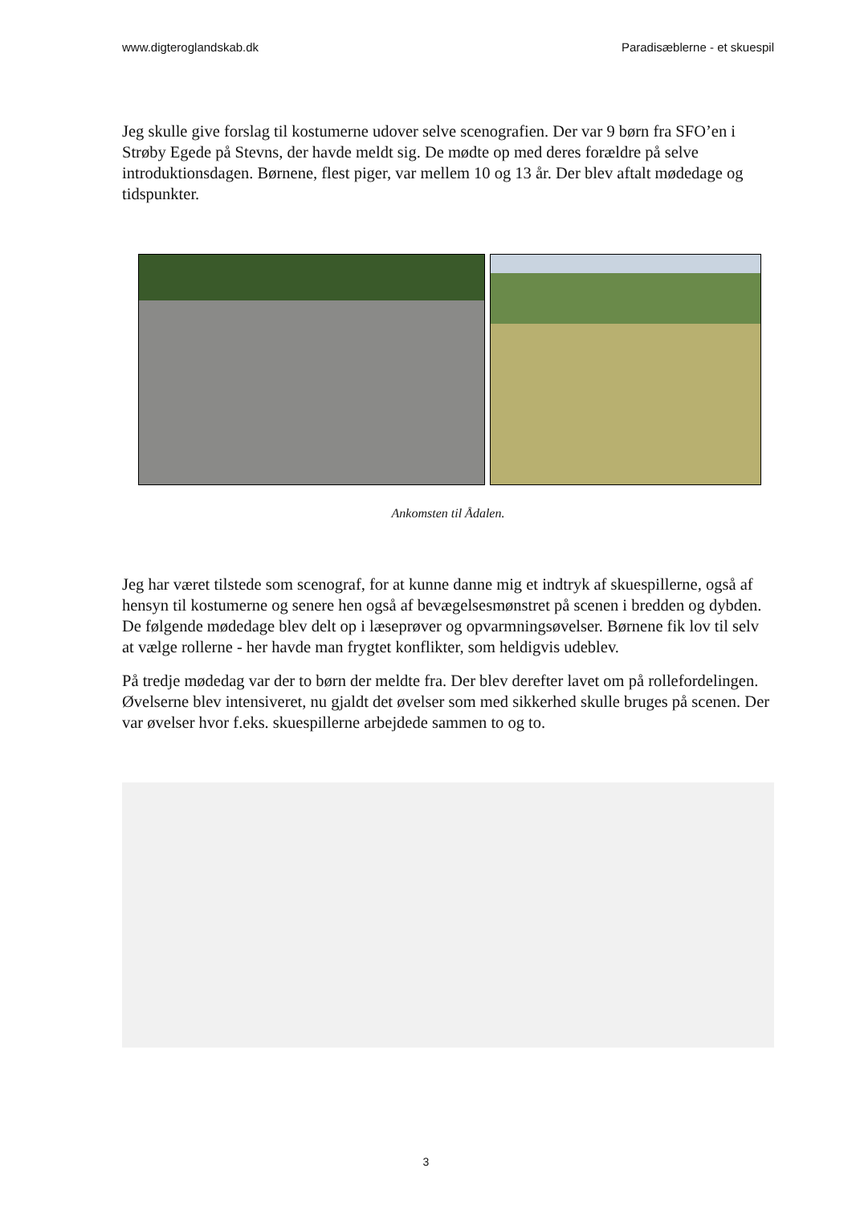www.digteroglandskab.dk Paradisæblerne - et skuespil
Jeg skulle give forslag til kostumerne udover selve scenografien. Der var 9 børn fra SFO’en i Strøby Egede på Stevns, der havde meldt sig. De mødte op med deres forældre på selve introduktionsdagen. Børnene, flest piger, var mellem 10 og 13 år. Der blev aftalt mødedage og tidspunkter.
Ankomsten til Ådalen.
Jeg har været tilstede som scenograf, for at kunne danne mig et indtryk af skuespillerne, også af hensyn til kostumerne og senere hen også af bevægelsesmønstret på scenen i bredden og dybden. De følgende mødedage blev delt op i læseprøver og opvarmningsøvelser. Børnene fik lov til selv at vælge rollerne - her havde man frygtet konflikter, som heldigvis udeblev.
På tredje mødedag var der to børn der meldte fra. Der blev derefter lavet om på rollefordelingen. Øvelserne blev intensiveret, nu gjaldt det øvelser som med sikkerhed skulle bruges på scenen. Der var øvelser hvor f.eks. skuespillerne arbejdede sammen to og to.
3